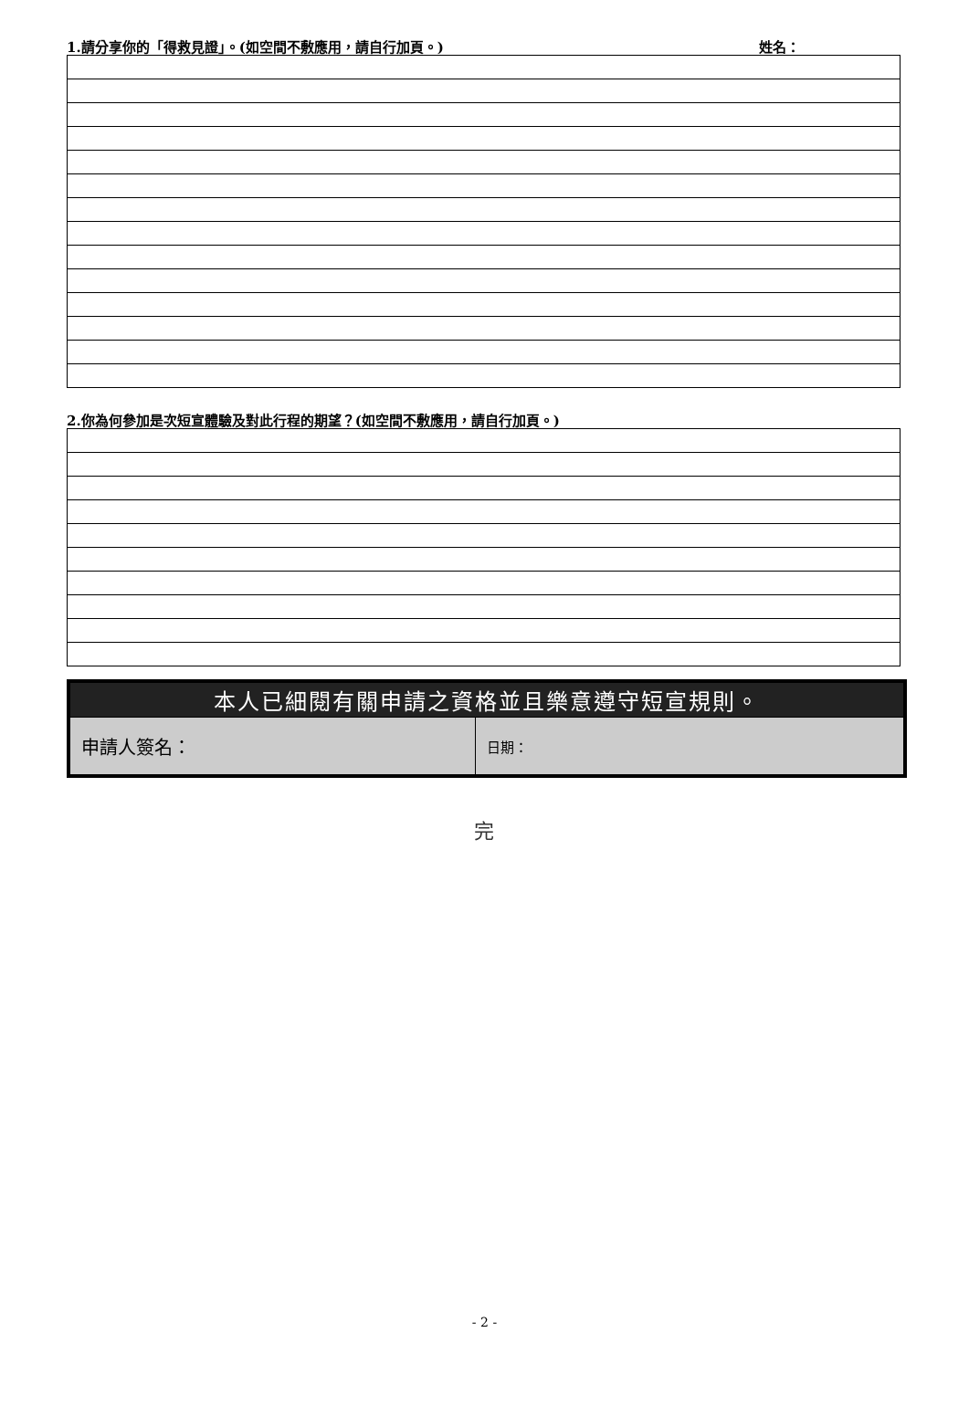1.請分享你的「得救見證」。(如空間不敷應用，請自行加頁。) 姓名：
2.你為何參加是次短宣體驗及對此行程的期望？(如空間不敷應用，請自行加頁。)
| 本人已細閱有關申請之資格並且樂意遵守短宣規則。 | |
| --- | --- |
| 申請人簽名： | 日期： |
完
- 2 -